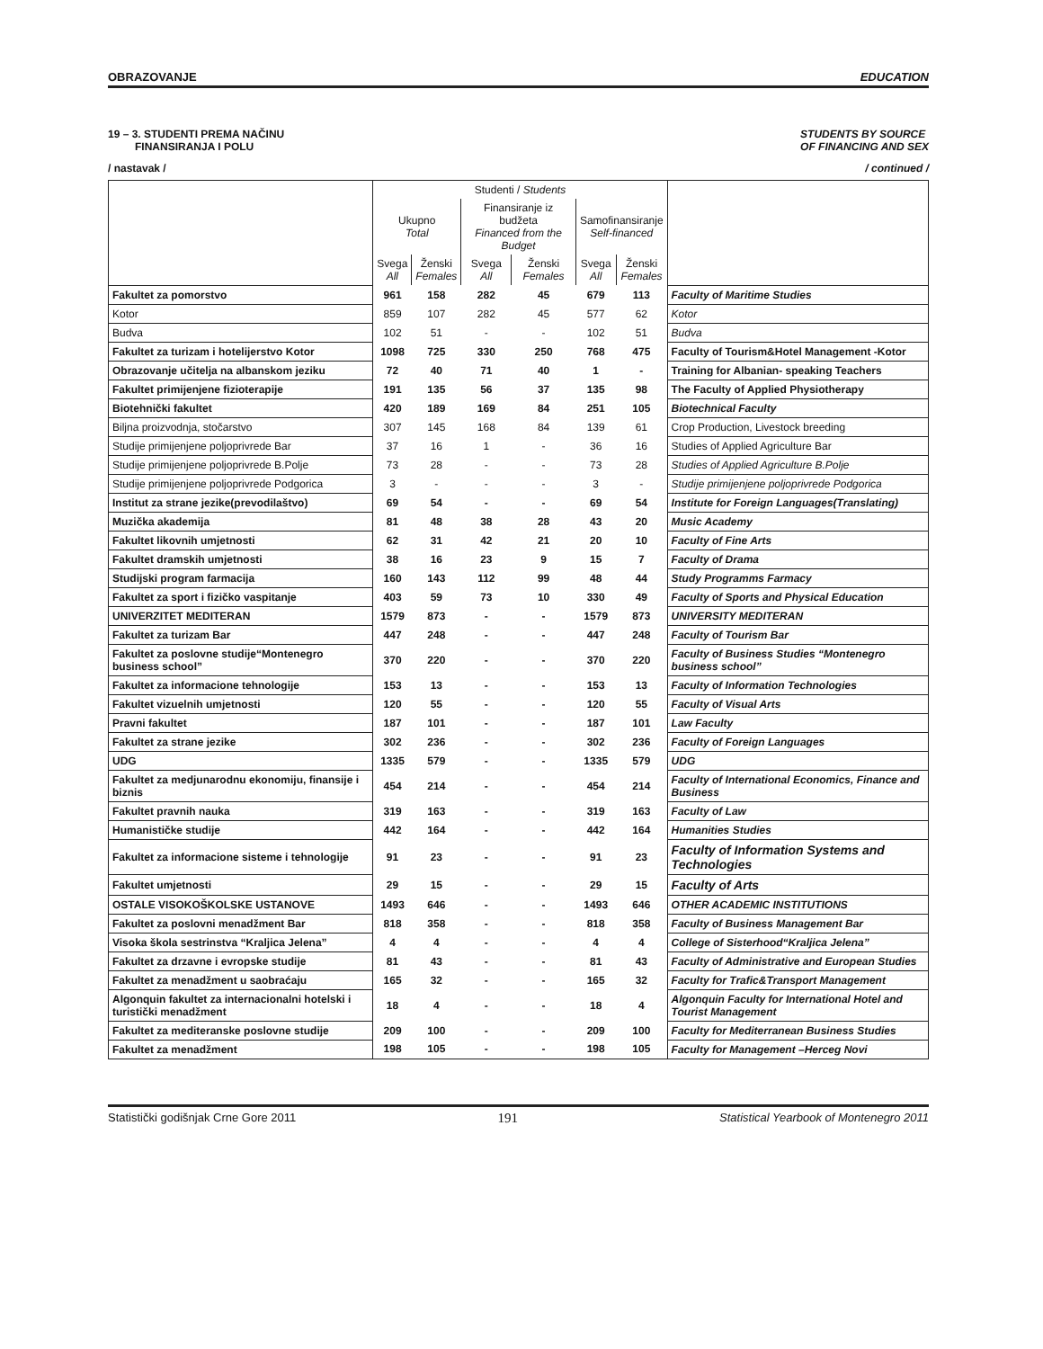OBRAZOVANJE EDUCATION
19 – 3. STUDENTI PREMA NAČINU
FINANSIRANJA I POLU STUDENTS BY SOURCE
OF FINANCING AND SEX
/ nastavak / / continued /
| | Studenti / Students | | | | | | |
| --- | --- | --- | --- | --- | --- | --- | --- |
| | Ukupno Total | | Finansiranje iz budžeta Financed from the Budget | | Samofinansiranje Self-financed | | |
| | Svega All | Ženski Females | Svega All | Ženski Females | Svega All | Ženski Females | |
| Fakultet za pomorstvo | 961 | 158 | 282 | 45 | 679 | 113 | Faculty of Maritime Studies |
| Kotor | 859 | 107 | 282 | 45 | 577 | 62 | Kotor |
| Budva | 102 | 51 | - | - | 102 | 51 | Budva |
| Fakultet za turizam i hotelijerstvo Kotor | 1098 | 725 | 330 | 250 | 768 | 475 | Faculty of Tourism&Hotel Management -Kotor |
| Obrazovanje učitelja na albanskom jeziku | 72 | 40 | 71 | 40 | 1 | - | Training for Albanian- speaking Teachers |
| Fakultet primijenjene fizioterapije | 191 | 135 | 56 | 37 | 135 | 98 | The Faculty of Applied Physiotherapy |
| Biotehnički fakultet | 420 | 189 | 169 | 84 | 251 | 105 | Biotechnical Faculty |
| Biljna proizvodnja, stočarstvo | 307 | 145 | 168 | 84 | 139 | 61 | Crop Production, Livestock breeding |
| Studije primijenjene poljoprivrede Bar | 37 | 16 | 1 | - | 36 | 16 | Studies of Applied Agriculture Bar |
| Studije primijenjene poljoprivrede B.Polje | 73 | 28 | - | - | 73 | 28 | Studies of Applied Agriculture B.Polje |
| Studije primijenjene poljoprivrede Podgorica | 3 | - | - | - | 3 | - | Studije primijenjene poljoprivrede Podgorica |
| Institut za strane jezike(prevodilaštvo) | 69 | 54 | - | - | 69 | 54 | Institute for Foreign Languages(Translating) |
| Muzička akademija | 81 | 48 | 38 | 28 | 43 | 20 | Music Academy |
| Fakultet likovnih umjetnosti | 62 | 31 | 42 | 21 | 20 | 10 | Faculty of Fine Arts |
| Fakultet dramskih umjetnosti | 38 | 16 | 23 | 9 | 15 | 7 | Faculty of Drama |
| Studijski program farmacija | 160 | 143 | 112 | 99 | 48 | 44 | Study Programms Farmacy |
| Fakultet za sport i fizičko vaspitanje | 403 | 59 | 73 | 10 | 330 | 49 | Faculty of Sports and Physical Education |
| UNIVERZITET MEDITERAN | 1579 | 873 | - | - | 1579 | 873 | UNIVERSITY MEDITERAN |
| Fakultet za turizam Bar | 447 | 248 | - | - | 447 | 248 | Faculty of Tourism Bar |
| Fakultet za poslovne studije“Montenegro business school” | 370 | 220 | - | - | 370 | 220 | Faculty of Business Studies “Montenegro business school” |
| Fakultet za informacione tehnologije | 153 | 13 | - | - | 153 | 13 | Faculty of Information Technologies |
| Fakultet vizuelnih umjetnosti | 120 | 55 | - | - | 120 | 55 | Faculty of Visual Arts |
| Pravni fakultet | 187 | 101 | - | - | 187 | 101 | Law Faculty |
| Fakultet za strane jezike | 302 | 236 | - | - | 302 | 236 | Faculty of Foreign Languages |
| UDG | 1335 | 579 | - | - | 1335 | 579 | UDG |
| Fakultet za medjunarodnu ekonomiju, finansije i biznis | 454 | 214 | - | - | 454 | 214 | Faculty of International Economics, Finance and Business |
| Fakultet pravnih nauka | 319 | 163 | - | - | 319 | 163 | Faculty of Law |
| Humanističke studije | 442 | 164 | - | - | 442 | 164 | Humanities Studies |
| Fakultet za informacione sisteme i tehnologije | 91 | 23 | - | - | 91 | 23 | Faculty of Information Systems and Technologies |
| Fakultet umjetnosti | 29 | 15 | - | - | 29 | 15 | Faculty of Arts |
| OSTALE VISOKOŠKOLSKE USTANOVE | 1493 | 646 | - | - | 1493 | 646 | OTHER ACADEMIC INSTITUTIONS |
| Fakultet za poslovni menadžment Bar | 818 | 358 | - | - | 818 | 358 | Faculty of Business Management Bar |
| Visoka škola sestrinstva “Kraljica Jelena” | 4 | 4 | - | - | 4 | 4 | College of Sisterhood“Kraljica Jelena” |
| Fakultet za drzavne i evropske studije | 81 | 43 | - | - | 81 | 43 | Faculty of Administrative and European Studies |
| Fakultet za menadžment u saobraćaju | 165 | 32 | - | - | 165 | 32 | Faculty for Trafic&Transport Management |
| Algonquin fakultet za internacionalni hotelski i turistički menadžment | 18 | 4 | - | - | 18 | 4 | Algonquin Faculty for International Hotel and Tourist Management |
| Fakultet za mediteranske poslovne studije | 209 | 100 | - | - | 209 | 100 | Faculty for Mediterranean Business Studies |
| Fakultet za menadžment | 198 | 105 | - | - | 198 | 105 | Faculty for Management –Herceg Novi |
Statistički godišnjak Crne Gore 2011 191 Statistical Yearbook of Montenegro 2011